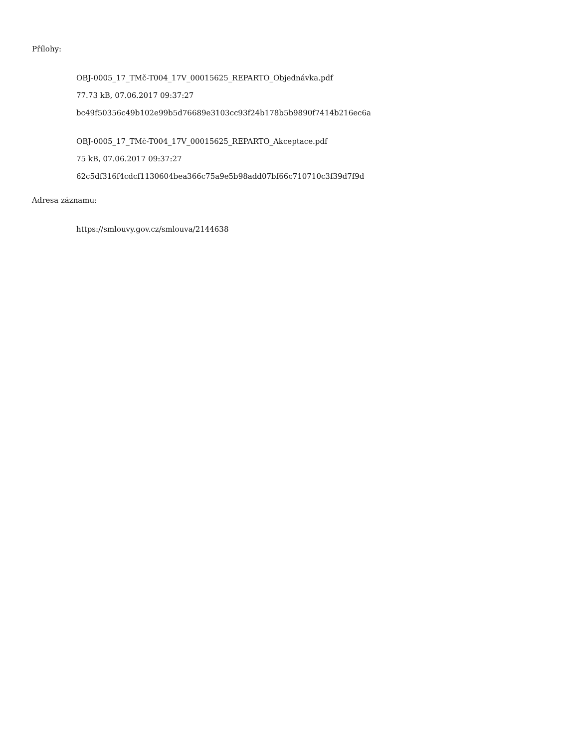Přílohy:
OBJ-0005_17_TMč-T004_17V_00015625_REPARTO_Objednávka.pdf
77.73 kB, 07.06.2017 09:37:27
bc49f50356c49b102e99b5d76689e3103cc93f24b178b5b9890f7414b216ec6a
OBJ-0005_17_TMč-T004_17V_00015625_REPARTO_Akceptace.pdf
75 kB, 07.06.2017 09:37:27
62c5df316f4cdcf1130604bea366c75a9e5b98add07bf66c710710c3f39d7f9d
Adresa záznamu:
https://smlouvy.gov.cz/smlouva/2144638